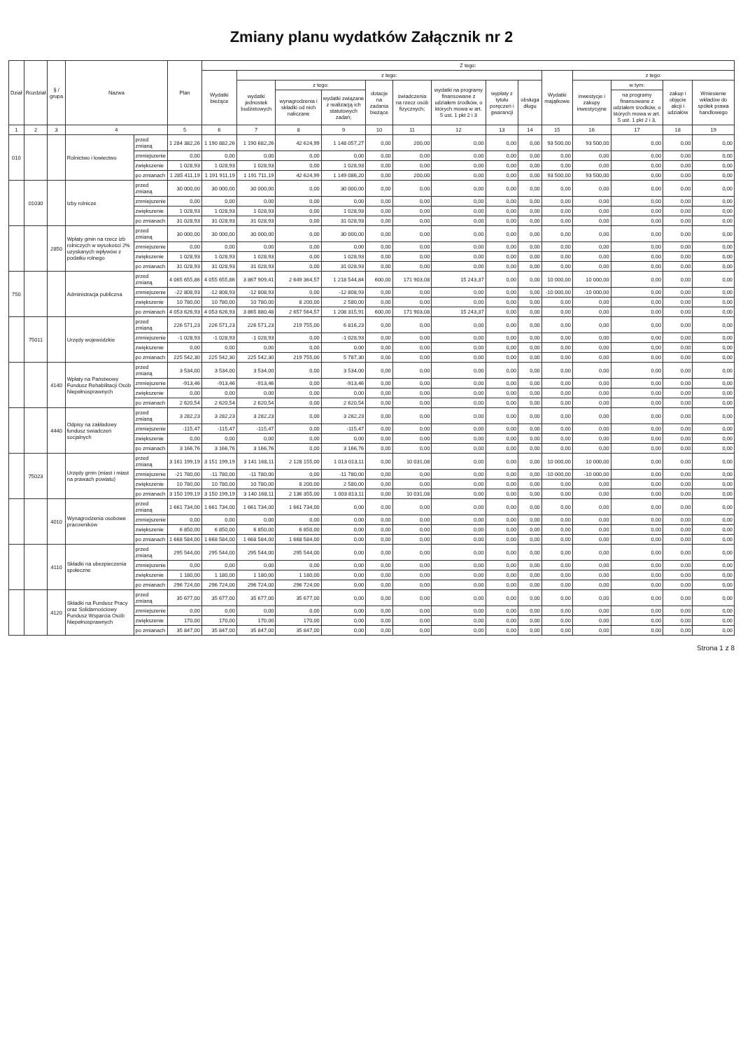Zmiany planu wydatków Załącznik nr 2
| Dział | Rozdział | § / grupa | Nazwa | | Plan | Z tego: | | | | | | | | | | | | | |
| --- | --- | --- | --- | --- | --- | --- | --- | --- | --- | --- | --- | --- | --- | --- | --- | --- | --- | --- | --- |
| | | | | | | Wydatki bieżące | z tego: | | | | | | | | Wydatki majątkowe | z tego: | | | |
| | | | | | | | wydatki jednostek budżetowych | z tego: | | dotacje na zadania bieżące | świadczenia na rzecz osób fizycznych; | wydatki na programy finansowane z udziałem środków, o których mowa w art. 5 ust. 1 pkt 2 i 3 | wypłaty z tytułu poręczeń i gwarancji | obsługa długu | | inwestycje i zakupy inwestycyjne | w tym: | zakup i objęcie akcji i udziałów | Wniesienie wkładów do spółek prawa handlowego |
| | | | | | | | | wynagrodzenia i składki od nich naliczane | wydatki związane z realizacją ich statutowych zadań; | | | | | | | | na programy finansowane z udziałem środków, o których mowa w art. 5 ust. 1 pkt 2 i 3, | | |
| 1 | 2 | 3 | 4 | | 5 | 6 | 7 | 8 | 9 | 10 | 11 | 12 | 13 | 14 | 15 | 16 | 17 | 18 | 19 |
| 010 | | | Rolnictwo i łowiectwo | przed zmianą | 1 284 382,26 | 1 190 882,26 | 1 190 682,26 | 42 624,99 | 1 148 057,27 | 0,00 | 200,00 | 0,00 | 0,00 | 0,00 | 93 500,00 | 93 500,00 | 0,00 | 0,00 | 0,00 |
| | | | | zmniejszenie | 0,00 | 0,00 | 0,00 | 0,00 | 0,00 | 0,00 | 0,00 | 0,00 | 0,00 | 0,00 | 0,00 | 0,00 | 0,00 | 0,00 | 0,00 |
| | | | | zwiększenie | 1 028,93 | 1 028,93 | 1 028,93 | 0,00 | 1 028,93 | 0,00 | 0,00 | 0,00 | 0,00 | 0,00 | 0,00 | 0,00 | 0,00 | 0,00 | 0,00 |
| | | | | po zmianach | 1 285 411,19 | 1 191 911,19 | 1 191 711,19 | 42 624,99 | 1 149 086,20 | 0,00 | 200,00 | 0,00 | 0,00 | 0,00 | 93 500,00 | 93 500,00 | 0,00 | 0,00 | 0,00 |
| | 01030 | | Izby rolnicze | przed zmianą | 30 000,00 | 30 000,00 | 30 000,00 | 0,00 | 30 000,00 | 0,00 | 0,00 | 0,00 | 0,00 | 0,00 | 0,00 | 0,00 | 0,00 | 0,00 | 0,00 |
| | | | | zmniejszenie | 0,00 | 0,00 | 0,00 | 0,00 | 0,00 | 0,00 | 0,00 | 0,00 | 0,00 | 0,00 | 0,00 | 0,00 | 0,00 | 0,00 | 0,00 |
| | | | | zwiększenie | 1 028,93 | 1 028,93 | 1 028,93 | 0,00 | 1 028,93 | 0,00 | 0,00 | 0,00 | 0,00 | 0,00 | 0,00 | 0,00 | 0,00 | 0,00 | 0,00 |
| | | | | po zmianach | 31 028,93 | 31 028,93 | 31 028,93 | 0,00 | 31 028,93 | 0,00 | 0,00 | 0,00 | 0,00 | 0,00 | 0,00 | 0,00 | 0,00 | 0,00 | 0,00 |
| | | 2850 | Wpłaty gmin na rzecz izb rolniczych w wysokości 2% uzyskanych wpływów z podatku rolnego | przed zmianą | 30 000,00 | 30 000,00 | 30 000,00 | 0,00 | 30 000,00 | 0,00 | 0,00 | 0,00 | 0,00 | 0,00 | 0,00 | 0,00 | 0,00 | 0,00 | 0,00 |
| | | | | zmniejszenie | 0,00 | 0,00 | 0,00 | 0,00 | 0,00 | 0,00 | 0,00 | 0,00 | 0,00 | 0,00 | 0,00 | 0,00 | 0,00 | 0,00 | 0,00 |
| | | | | zwiększenie | 1 028,93 | 1 028,93 | 1 028,93 | 0,00 | 1 028,93 | 0,00 | 0,00 | 0,00 | 0,00 | 0,00 | 0,00 | 0,00 | 0,00 | 0,00 | 0,00 |
| | | | | po zmianach | 31 028,93 | 31 028,93 | 31 028,93 | 0,00 | 31 028,93 | 0,00 | 0,00 | 0,00 | 0,00 | 0,00 | 0,00 | 0,00 | 0,00 | 0,00 | 0,00 |
| 750 | | | Administracja publiczna | przed zmianą | 4 065 655,86 | 4 055 655,86 | 3 867 909,41 | 2 649 364,57 | 1 218 544,84 | 600,00 | 171 903,08 | 15 243,37 | 0,00 | 0,00 | 10 000,00 | 10 000,00 | 0,00 | 0,00 | 0,00 |
| | | | | zmniejszenie | -22 808,93 | -12 808,93 | -12 808,93 | 0,00 | -12 808,93 | 0,00 | 0,00 | 0,00 | 0,00 | 0,00 | -10 000,00 | -10 000,00 | 0,00 | 0,00 | 0,00 |
| | | | | zwiększenie | 10 780,00 | 10 780,00 | 10 780,00 | 8 200,00 | 2 580,00 | 0,00 | 0,00 | 0,00 | 0,00 | 0,00 | 0,00 | 0,00 | 0,00 | 0,00 | 0,00 |
| | | | | po zmianach | 4 053 626,93 | 4 053 626,93 | 3 865 880,48 | 2 657 564,57 | 1 208 315,91 | 600,00 | 171 903,08 | 15 243,37 | 0,00 | 0,00 | 0,00 | 0,00 | 0,00 | 0,00 | 0,00 |
| | 75011 | | Urzędy wojewódzkie | przed zmianą | 226 571,23 | 226 571,23 | 226 571,23 | 219 755,00 | 6 816,23 | 0,00 | 0,00 | 0,00 | 0,00 | 0,00 | 0,00 | 0,00 | 0,00 | 0,00 | 0,00 |
| | | | | zmniejszenie | -1 028,93 | -1 028,93 | -1 028,93 | 0,00 | -1 028,93 | 0,00 | 0,00 | 0,00 | 0,00 | 0,00 | 0,00 | 0,00 | 0,00 | 0,00 | 0,00 |
| | | | | zwiększenie | 0,00 | 0,00 | 0,00 | 0,00 | 0,00 | 0,00 | 0,00 | 0,00 | 0,00 | 0,00 | 0,00 | 0,00 | 0,00 | 0,00 | 0,00 |
| | | | | po zmianach | 225 542,30 | 225 542,30 | 225 542,30 | 219 755,00 | 5 787,30 | 0,00 | 0,00 | 0,00 | 0,00 | 0,00 | 0,00 | 0,00 | 0,00 | 0,00 | 0,00 |
| | | 4140 | Wpłaty na Państwowy Fundusz Rehabilitacji Osób Niepełnosprawnych | przed zmianą | 3 534,00 | 3 534,00 | 3 534,00 | 0,00 | 3 534,00 | 0,00 | 0,00 | 0,00 | 0,00 | 0,00 | 0,00 | 0,00 | 0,00 | 0,00 | 0,00 |
| | | | | zmniejszenie | -913,46 | -913,46 | -913,46 | 0,00 | -913,46 | 0,00 | 0,00 | 0,00 | 0,00 | 0,00 | 0,00 | 0,00 | 0,00 | 0,00 | 0,00 |
| | | | | zwiększenie | 0,00 | 0,00 | 0,00 | 0,00 | 0,00 | 0,00 | 0,00 | 0,00 | 0,00 | 0,00 | 0,00 | 0,00 | 0,00 | 0,00 | 0,00 |
| | | | | po zmianach | 2 620,54 | 2 620,54 | 2 620,54 | 0,00 | 2 620,54 | 0,00 | 0,00 | 0,00 | 0,00 | 0,00 | 0,00 | 0,00 | 0,00 | 0,00 | 0,00 |
| | | 4440 | Odpisy na zakładowy fundusz świadczeń socjalnych | przed zmianą | 3 282,23 | 3 282,23 | 3 282,23 | 0,00 | 3 282,23 | 0,00 | 0,00 | 0,00 | 0,00 | 0,00 | 0,00 | 0,00 | 0,00 | 0,00 | 0,00 |
| | | | | zmniejszenie | -115,47 | -115,47 | -115,47 | 0,00 | -115,47 | 0,00 | 0,00 | 0,00 | 0,00 | 0,00 | 0,00 | 0,00 | 0,00 | 0,00 | 0,00 |
| | | | | zwiększenie | 0,00 | 0,00 | 0,00 | 0,00 | 0,00 | 0,00 | 0,00 | 0,00 | 0,00 | 0,00 | 0,00 | 0,00 | 0,00 | 0,00 | 0,00 |
| | | | | po zmianach | 3 166,76 | 3 166,76 | 3 166,76 | 0,00 | 3 166,76 | 0,00 | 0,00 | 0,00 | 0,00 | 0,00 | 0,00 | 0,00 | 0,00 | 0,00 | 0,00 |
| | 75023 | | Urzędy gmin (miast i miast na prawach powiatu) | przed zmianą | 3 161 199,19 | 3 151 199,19 | 3 141 168,11 | 2 128 155,00 | 1 013 013,11 | 0,00 | 10 031,08 | 0,00 | 0,00 | 0,00 | 10 000,00 | 10 000,00 | 0,00 | 0,00 | 0,00 |
| | | | | zmniejszenie | -21 780,00 | -11 780,00 | -11 780,00 | 0,00 | -11 780,00 | 0,00 | 0,00 | 0,00 | 0,00 | 0,00 | -10 000,00 | -10 000,00 | 0,00 | 0,00 | 0,00 |
| | | | | zwiększenie | 10 780,00 | 10 780,00 | 10 780,00 | 8 200,00 | 2 580,00 | 0,00 | 0,00 | 0,00 | 0,00 | 0,00 | 0,00 | 0,00 | 0,00 | 0,00 | 0,00 |
| | | | | po zmianach | 3 150 199,19 | 3 150 199,19 | 3 140 168,11 | 2 136 355,00 | 1 003 813,11 | 0,00 | 10 031,08 | 0,00 | 0,00 | 0,00 | 0,00 | 0,00 | 0,00 | 0,00 | 0,00 |
| | | 4010 | Wynagrodzenia osobowe pracowników | przed zmianą | 1 661 734,00 | 1 661 734,00 | 1 661 734,00 | 1 661 734,00 | 0,00 | 0,00 | 0,00 | 0,00 | 0,00 | 0,00 | 0,00 | 0,00 | 0,00 | 0,00 | 0,00 |
| | | | | zmniejszenie | 0,00 | 0,00 | 0,00 | 0,00 | 0,00 | 0,00 | 0,00 | 0,00 | 0,00 | 0,00 | 0,00 | 0,00 | 0,00 | 0,00 | 0,00 |
| | | | | zwiększenie | 6 850,00 | 6 850,00 | 6 850,00 | 6 850,00 | 0,00 | 0,00 | 0,00 | 0,00 | 0,00 | 0,00 | 0,00 | 0,00 | 0,00 | 0,00 | 0,00 |
| | | | | po zmianach | 1 668 584,00 | 1 668 584,00 | 1 668 584,00 | 1 668 584,00 | 0,00 | 0,00 | 0,00 | 0,00 | 0,00 | 0,00 | 0,00 | 0,00 | 0,00 | 0,00 | 0,00 |
| | | 4110 | Składki na ubezpieczenia społeczne | przed zmianą | 295 544,00 | 295 544,00 | 295 544,00 | 295 544,00 | 0,00 | 0,00 | 0,00 | 0,00 | 0,00 | 0,00 | 0,00 | 0,00 | 0,00 | 0,00 | 0,00 |
| | | | | zmniejszenie | 0,00 | 0,00 | 0,00 | 0,00 | 0,00 | 0,00 | 0,00 | 0,00 | 0,00 | 0,00 | 0,00 | 0,00 | 0,00 | 0,00 | 0,00 |
| | | | | zwiększenie | 1 180,00 | 1 180,00 | 1 180,00 | 1 180,00 | 0,00 | 0,00 | 0,00 | 0,00 | 0,00 | 0,00 | 0,00 | 0,00 | 0,00 | 0,00 | 0,00 |
| | | | | po zmianach | 296 724,00 | 296 724,00 | 296 724,00 | 296 724,00 | 0,00 | 0,00 | 0,00 | 0,00 | 0,00 | 0,00 | 0,00 | 0,00 | 0,00 | 0,00 | 0,00 |
| | | 4120 | Składki na Fundusz Pracy oraz Solidarnościowy Fundusz Wsparcia Osób Niepełnosprawnych | przed zmianą | 35 677,00 | 35 677,00 | 35 677,00 | 35 677,00 | 0,00 | 0,00 | 0,00 | 0,00 | 0,00 | 0,00 | 0,00 | 0,00 | 0,00 | 0,00 | 0,00 |
| | | | | zmniejszenie | 0,00 | 0,00 | 0,00 | 0,00 | 0,00 | 0,00 | 0,00 | 0,00 | 0,00 | 0,00 | 0,00 | 0,00 | 0,00 | 0,00 | 0,00 |
| | | | | zwiększenie | 170,00 | 170,00 | 170,00 | 170,00 | 0,00 | 0,00 | 0,00 | 0,00 | 0,00 | 0,00 | 0,00 | 0,00 | 0,00 | 0,00 | 0,00 |
| | | | | po zmianach | 35 847,00 | 35 847,00 | 35 847,00 | 35 847,00 | 0,00 | 0,00 | 0,00 | 0,00 | 0,00 | 0,00 | 0,00 | 0,00 | 0,00 | 0,00 | 0,00 |
Strona 1 z 8